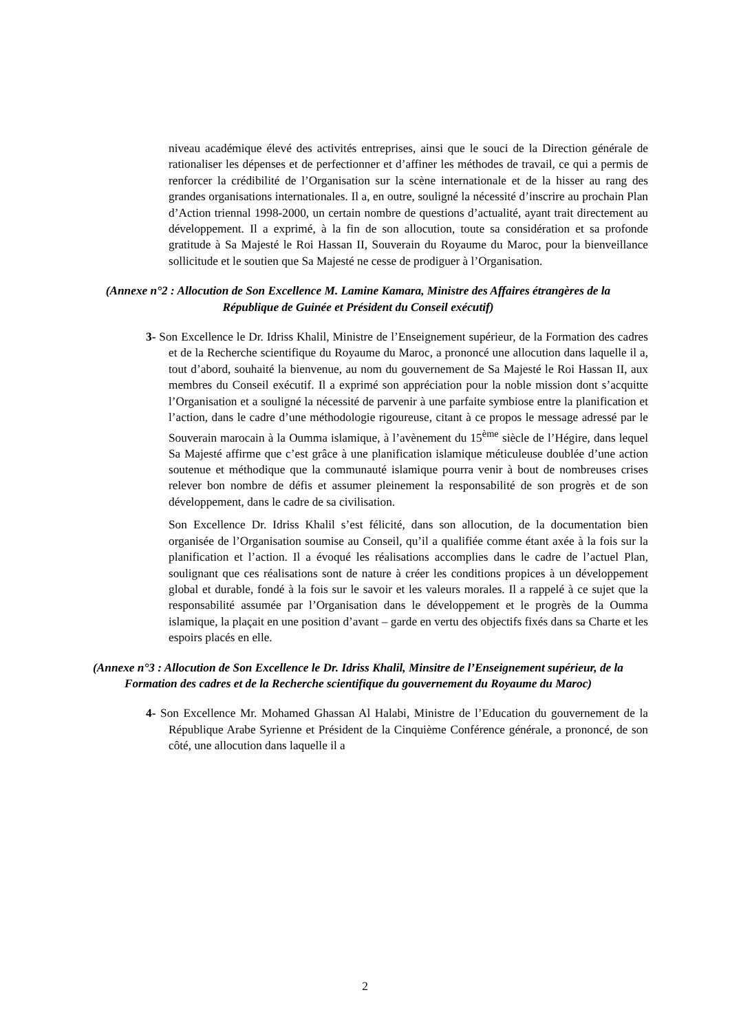niveau académique élevé des activités entreprises, ainsi que le souci de la Direction générale de rationaliser les dépenses et de perfectionner et d’affiner les méthodes de travail, ce qui a permis de renforcer la crédibilité de l’Organisation sur la scène internationale et de la hisser au rang des grandes organisations internationales. Il a, en outre, souligné la nécessité d’inscrire au prochain Plan d’Action triennal 1998-2000, un certain nombre de questions d’actualité, ayant trait directement au développement. Il a exprimé, à la fin de son allocution, toute sa considération et sa profonde gratitude à Sa Majesté le Roi Hassan II, Souverain du Royaume du Maroc, pour la bienveillance sollicitude et le soutien que Sa Majesté ne cesse de prodiguer à l’Organisation.
(Annexe n°2 : Allocution de Son Excellence M. Lamine Kamara, Ministre des Affaires étrangères de la République de Guinée et Président du Conseil exécutif)
3- Son Excellence le Dr. Idriss Khalil, Ministre de l’Enseignement supérieur, de la Formation des cadres et de la Recherche scientifique du Royaume du Maroc, a prononcé une allocution dans laquelle il a, tout d’abord, souhaité la bienvenue, au nom du gouvernement de Sa Majesté le Roi Hassan II, aux membres du Conseil exécutif. Il a exprimé son appréciation pour la noble mission dont s’acquitte l’Organisation et a souligné la nécessité de parvenir à une parfaite symbiose entre la planification et l’action, dans le cadre d’une méthodologie rigoureuse, citant à ce propos le message adressé par le Souverain marocain à la Oumma islamique, à l’avènement du 15<sup>ème</sup> siècle de l’Hégire, dans lequel Sa Majesté affirme que c’est grâce à une planification islamique méticuleuse doublée d’une action soutenue et méthodique que la communauté islamique pourra venir à bout de nombreuses crises relever bon nombre de défis et assumer pleinement la responsabilité de son progrès et de son développement, dans le cadre de sa civilisation.
Son Excellence Dr. Idriss Khalil s’est félicité, dans son allocution, de la documentation bien organisée de l’Organisation soumise au Conseil, qu’il a qualifiée comme étant axée à la fois sur la planification et l’action. Il a évoqué les réalisations accomplies dans le cadre de l’actuel Plan, soulignant que ces réalisations sont de nature à créer les conditions propices à un développement global et durable, fondé à la fois sur le savoir et les valeurs morales. Il a rappelé à ce sujet que la responsabilité assumée par l’Organisation dans le développement et le progrès de la Oumma islamique, la plaçait en une position d’avant – garde en vertu des objectifs fixés dans sa Charte et les espoirs placés en elle.
(Annexe n°3 : Allocution de Son Excellence le Dr. Idriss Khalil, Minsitre de l’Enseignement supérieur, de la Formation des cadres et de la Recherche scientifique du gouvernement du Royaume du Maroc)
4- Son Excellence Mr. Mohamed Ghassan Al Halabi, Ministre de l’Education du gouvernement de la République Arabe Syrienne et Président de la Cinquième Conférence générale, a prononcé, de son côté, une allocution dans laquelle il a
2